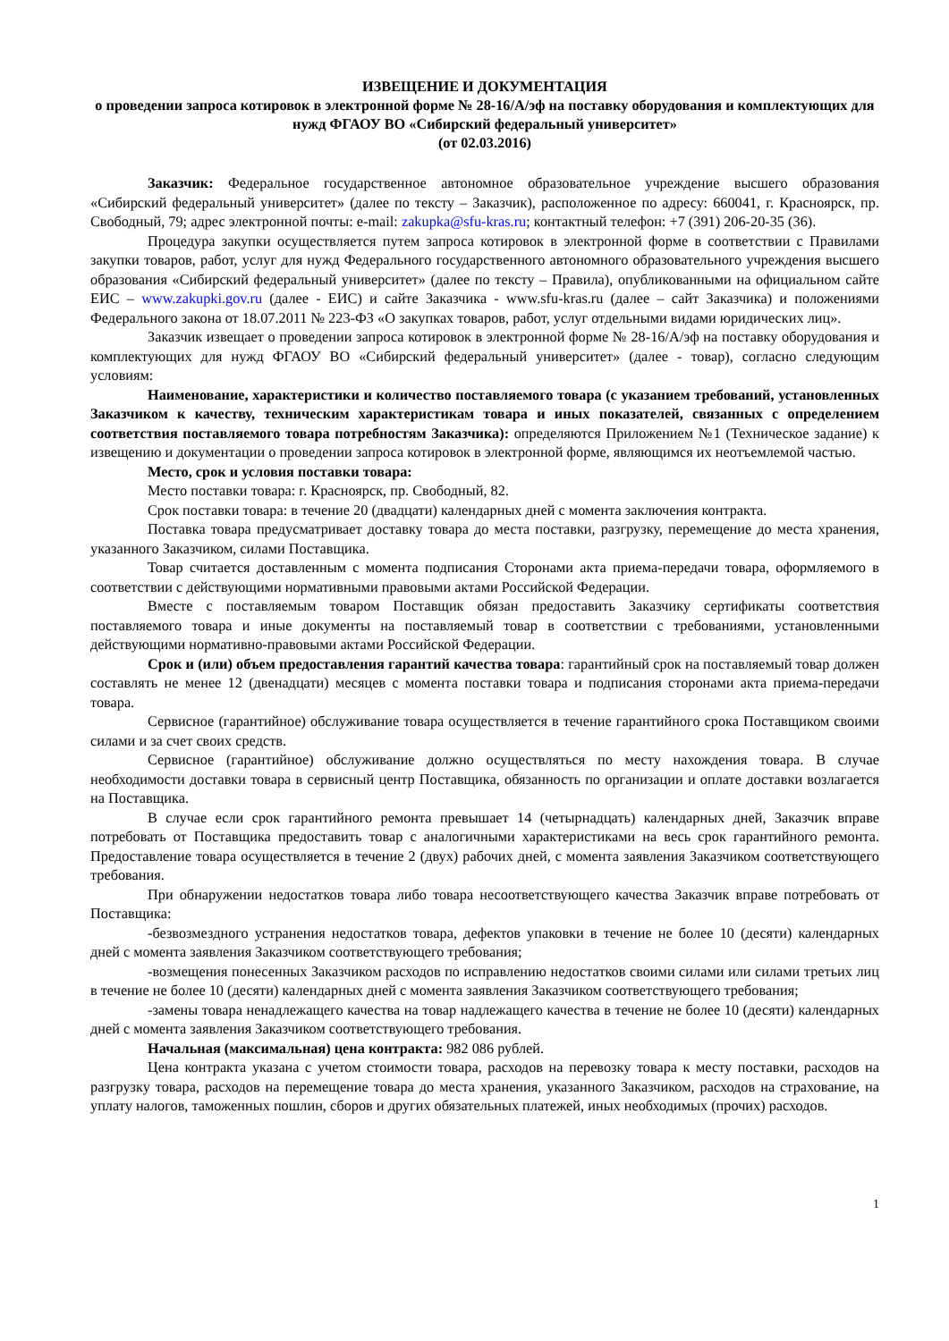ИЗВЕЩЕНИЕ И ДОКУМЕНТАЦИЯ
о проведении запроса котировок в электронной форме № 28-16/А/эф на поставку оборудования и комплектующих для нужд ФГАОУ ВО «Сибирский федеральный университет»
(от 02.03.2016)
Заказчик: Федеральное государственное автономное образовательное учреждение высшего образования «Сибирский федеральный университет» (далее по тексту – Заказчик), расположенное по адресу: 660041, г. Красноярск, пр. Свободный, 79; адрес электронной почты: e-mail: zakupka@sfu-kras.ru; контактный телефон: +7 (391) 206-20-35 (36).
Процедура закупки осуществляется путем запроса котировок в электронной форме в соответствии с Правилами закупки товаров, работ, услуг для нужд Федерального государственного автономного образовательного учреждения высшего образования «Сибирский федеральный университет» (далее по тексту – Правила), опубликованными на официальном сайте ЕИС – www.zakupki.gov.ru (далее - ЕИС) и сайте Заказчика - www.sfu-kras.ru (далее – сайт Заказчика) и положениями Федерального закона от 18.07.2011 № 223-ФЗ «О закупках товаров, работ, услуг отдельными видами юридических лиц».
Заказчик извещает о проведении запроса котировок в электронной форме № 28-16/А/эф на поставку оборудования и комплектующих для нужд ФГАОУ ВО «Сибирский федеральный университет» (далее - товар), согласно следующим условиям:
Наименование, характеристики и количество поставляемого товара (с указанием требований, установленных Заказчиком к качеству, техническим характеристикам товара и иных показателей, связанных с определением соответствия поставляемого товара потребностям Заказчика): определяются Приложением №1 (Техническое задание) к извещению и документации о проведении запроса котировок в электронной форме, являющимся их неотъемлемой частью.
Место, срок и условия поставки товара:
Место поставки товара: г. Красноярск, пр. Свободный, 82.
Срок поставки товара: в течение 20 (двадцати) календарных дней с момента заключения контракта.
Поставка товара предусматривает доставку товара до места поставки, разгрузку, перемещение до места хранения, указанного Заказчиком, силами Поставщика.
Товар считается доставленным с момента подписания Сторонами акта приема-передачи товара, оформляемого в соответствии с действующими нормативными правовыми актами Российской Федерации.
Вместе с поставляемым товаром Поставщик обязан предоставить Заказчику сертификаты соответствия поставляемого товара и иные документы на поставляемый товар в соответствии с требованиями, установленными действующими нормативно-правовыми актами Российской Федерации.
Срок и (или) объем предоставления гарантий качества товара: гарантийный срок на поставляемый товар должен составлять не менее 12 (двенадцати) месяцев с момента поставки товара и подписания сторонами акта приема-передачи товара.
Сервисное (гарантийное) обслуживание товара осуществляется в течение гарантийного срока Поставщиком своими силами и за счет своих средств.
Сервисное (гарантийное) обслуживание должно осуществляться по месту нахождения товара. В случае необходимости доставки товара в сервисный центр Поставщика, обязанность по организации и оплате доставки возлагается на Поставщика.
В случае если срок гарантийного ремонта превышает 14 (четырнадцать) календарных дней, Заказчик вправе потребовать от Поставщика предоставить товар с аналогичными характеристиками на весь срок гарантийного ремонта. Предоставление товара осуществляется в течение 2 (двух) рабочих дней, с момента заявления Заказчиком соответствующего требования.
При обнаружении недостатков товара либо товара несоответствующего качества Заказчик вправе потребовать от Поставщика:
-безвозмездного устранения недостатков товара, дефектов упаковки в течение не более 10 (десяти) календарных дней с момента заявления Заказчиком соответствующего требования;
-возмещения понесенных Заказчиком расходов по исправлению недостатков своими силами или силами третьих лиц в течение не более 10 (десяти) календарных дней с момента заявления Заказчиком соответствующего требования;
-замены товара ненадлежащего качества на товар надлежащего качества в течение не более 10 (десяти) календарных дней с момента заявления Заказчиком соответствующего требования.
Начальная (максимальная) цена контракта: 982 086 рублей.
Цена контракта указана с учетом стоимости товара, расходов на перевозку товара к месту поставки, расходов на разгрузку товара, расходов на перемещение товара до места хранения, указанного Заказчиком, расходов на страхование, на уплату налогов, таможенных пошлин, сборов и других обязательных платежей, иных необходимых (прочих) расходов.
1